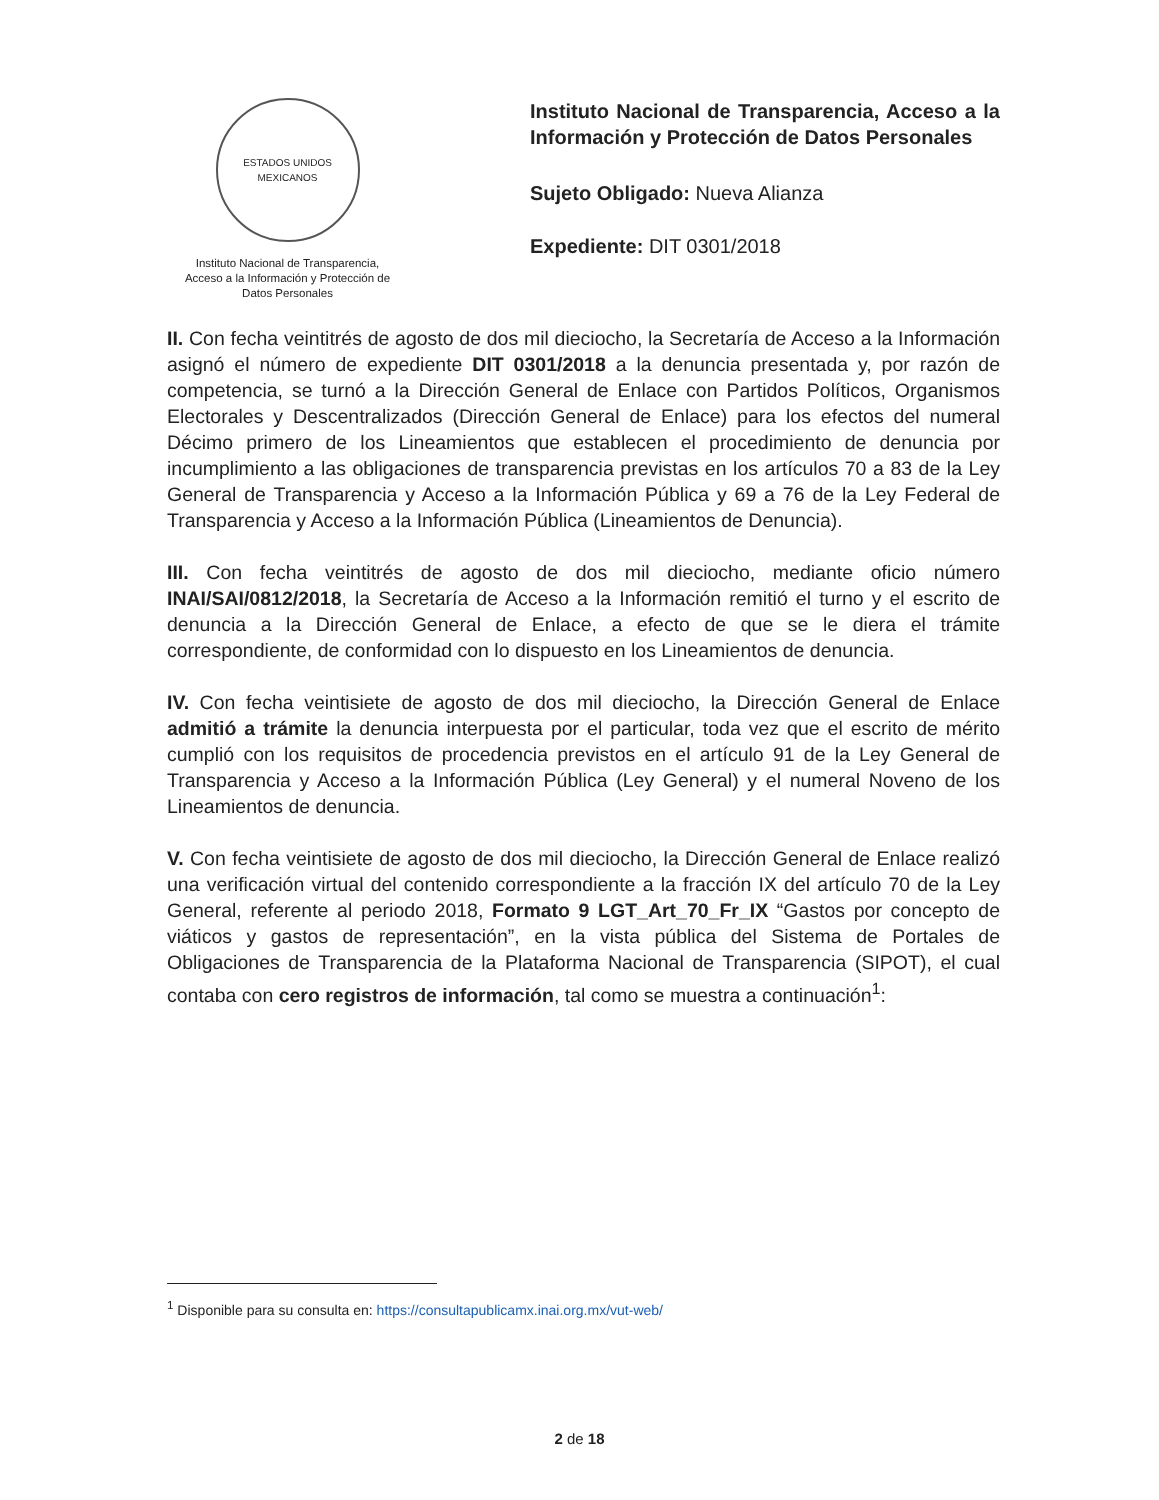ESTADOS UNIDOS MEXICANOS
Instituto Nacional de Transparencia,
Acceso a la Información y Protección de
Datos Personales
Instituto Nacional de Transparencia, Acceso a la Información y Protección de Datos Personales
Sujeto Obligado: Nueva Alianza
Expediente: DIT 0301/2018
II. Con fecha veintitrés de agosto de dos mil dieciocho, la Secretaría de Acceso a la Información asignó el número de expediente DIT 0301/2018 a la denuncia presentada y, por razón de competencia, se turnó a la Dirección General de Enlace con Partidos Políticos, Organismos Electorales y Descentralizados (Dirección General de Enlace) para los efectos del numeral Décimo primero de los Lineamientos que establecen el procedimiento de denuncia por incumplimiento a las obligaciones de transparencia previstas en los artículos 70 a 83 de la Ley General de Transparencia y Acceso a la Información Pública y 69 a 76 de la Ley Federal de Transparencia y Acceso a la Información Pública (Lineamientos de Denuncia).
III. Con fecha veintitrés de agosto de dos mil dieciocho, mediante oficio número INAI/SAI/0812/2018, la Secretaría de Acceso a la Información remitió el turno y el escrito de denuncia a la Dirección General de Enlace, a efecto de que se le diera el trámite correspondiente, de conformidad con lo dispuesto en los Lineamientos de denuncia.
IV. Con fecha veintisiete de agosto de dos mil dieciocho, la Dirección General de Enlace admitió a trámite la denuncia interpuesta por el particular, toda vez que el escrito de mérito cumplió con los requisitos de procedencia previstos en el artículo 91 de la Ley General de Transparencia y Acceso a la Información Pública (Ley General) y el numeral Noveno de los Lineamientos de denuncia.
V. Con fecha veintisiete de agosto de dos mil dieciocho, la Dirección General de Enlace realizó una verificación virtual del contenido correspondiente a la fracción IX del artículo 70 de la Ley General, referente al periodo 2018, Formato 9 LGT_Art_70_Fr_IX “Gastos por concepto de viáticos y gastos de representación”, en la vista pública del Sistema de Portales de Obligaciones de Transparencia de la Plataforma Nacional de Transparencia (SIPOT), el cual contaba con cero registros de información, tal como se muestra a continuación<sup>1</sup>:
<sup>1</sup> Disponible para su consulta en: https://consultapublicamx.inai.org.mx/vut-web/
2 de 18